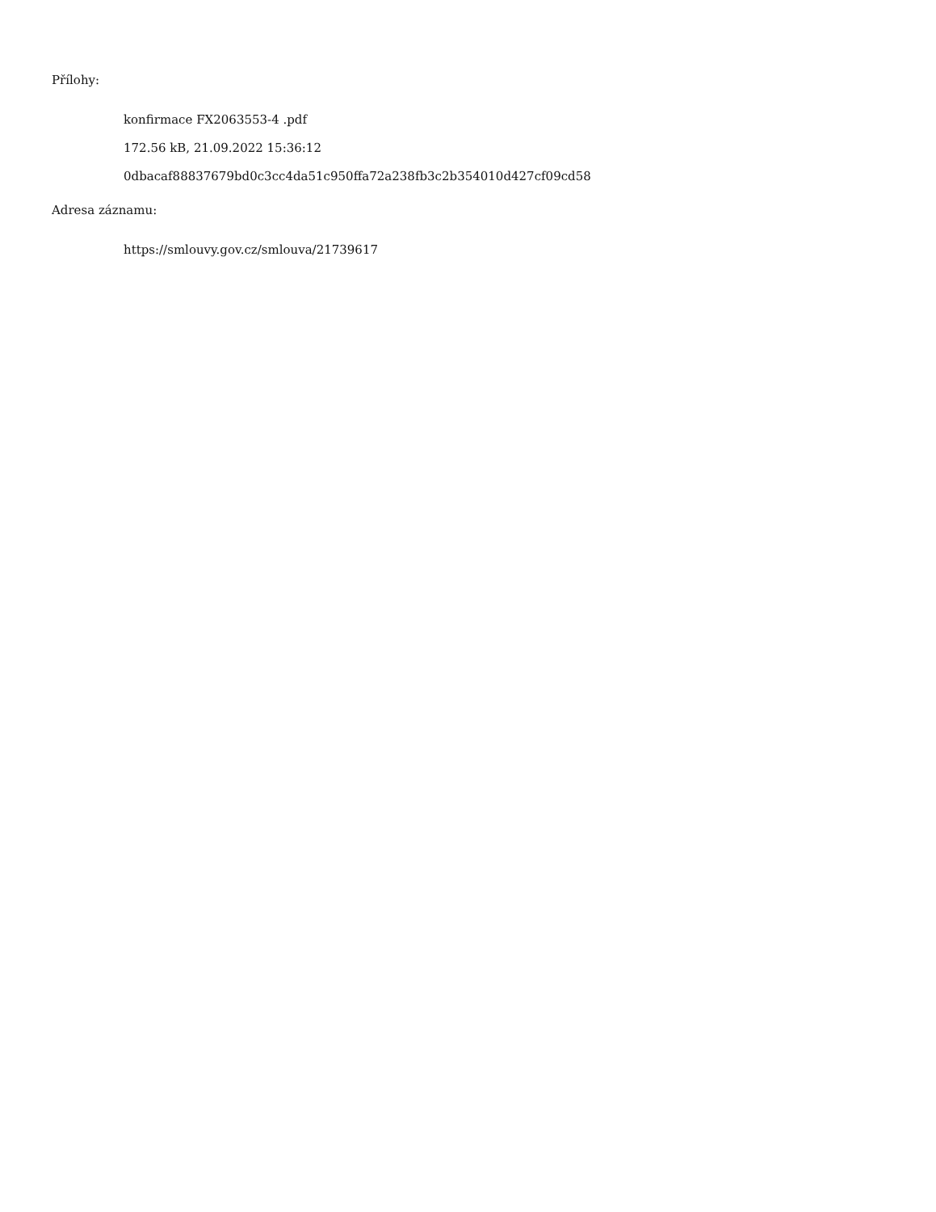Přílohy:
konfirmace FX2063553-4 .pdf
172.56 kB, 21.09.2022 15:36:12
0dbacaf88837679bd0c3cc4da51c950ffa72a238fb3c2b354010d427cf09cd58
Adresa záznamu:
https://smlouvy.gov.cz/smlouva/21739617